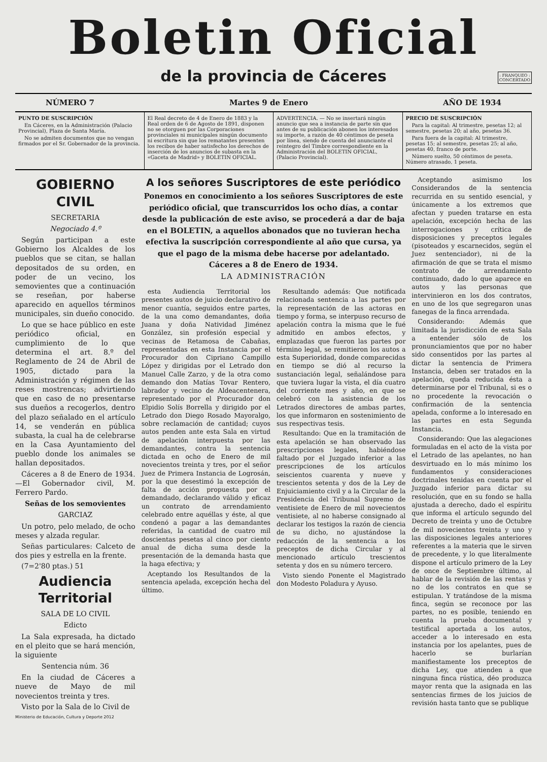Boletin Oficial
de la provincia de Cáceres
: FRANQUEO :
CONCERTADO
NÚMERO 7 Martes 9 de Enero AÑO DE 1934
PUNTO DE SUSCRIPCIÓN
En Cáceres, en la Administración (Palacio Provincial), Plaza de Santa María.
No se admiten documentos que no vengan firmados por el Sr. Gobernador de la provincia.
El Real decreto de 4 de Enero de 1883 y la Real orden de 6 de Agosto de 1891, disponen no se otorguen por las Corporaciones provinciales ni municipales ningún documento ni escritura sin que los rematantes presenten los recibos de haber satisfecho los derechos de inserción de los anuncios de subasta en la «Gaceta de Madrid» y BOLETIN OFICIAL.
ADVERTENCIA. — No se insertará ningún anuncio que sea a instancia de parte sin que antes de su publicación abonen los interesados su importe, a razón de 40 céntimos de peseta por línea, siendo de cuenta del anunciante el reintegro del Timbre correspondiente en la Administración del BOLETIN OFICIAL, (Palacio Provincial).
PRECIO DE SUSCRIPCIÓN
Para la capital: Al trimestre, pesetas 12; al semestre, pesetas 20; al año, pesetas 36.
Para fuera de la capital: Al trimestre, pesetas 15; al semestre, pesetas 25; al año, pesetas 40, franco de porte.
Número suelto, 50 céntimos de peseta. Número atrasado, 1 peseta.
GOBIERNO CIVIL
SECRETARIA
Negociado 4.º
Según participan a este Gobierno los Alcaldes de los pueblos que se citan, se hallan depositados de su orden, en poder de un vecino, los semovientes que a continuación se reseñan, por haberse aparecido en aquellos términos municipales, sin dueño conocido.
Lo que se hace público en este periódico oficial, en cumplimiento de lo que determina el art. 8.º del Reglamento de 24 de Abril de 1905, dictado para la Administración y régimen de las reses mostrencas; advirtiendo que en caso de no presentarse sus dueños a recogerlos, dentro del plazo señalado en el artículo 14, se venderán en pública subasta, la cual ha de celebrarse en la Casa Ayuntamiento del pueblo donde los animales se hallan depositados.
Cáceres a 8 de Enero de 1934.—El Gobernador civil, M. Ferrero Pardo.
Señas de los semovientes
GARCIAZ
Un potro, pelo melado, de ocho meses y alzada regular.
Señas particulares: Calceto de dos pies y estrella en la frente.
(7=2'80 ptas.) 51
Audiencia Territorial
SALA DE LO CIVIL
Edicto
La Sala expresada, ha dictado en el pleito que se hará mención, la siguiente
Sentencia núm. 36
En la ciudad de Cáceres a nueve de Mayo de mil novecientos treinta y tres.
Visto por la Sala de lo Civil de
A los señores Suscriptores de este periódico
Ponemos en conocimiento a los señores Suscriptores de este periódico oficial, que transcurridos los ocho días, a contar desde la publicación de este aviso, se procederá a dar de baja en el BOLETIN, a aquellos abonados que no tuvieran hecha efectiva la suscripción correspondiente al año que cursa, ya que el pago de la misma debe hacerse por adelantado.
Cáceres a 8 de Enero de 1934.
LA ADMINISTRACIÓN
esta Audiencia Territorial los presentes autos de juicio declarativo de menor cuantía, seguidos entre partes, de la una como demandantes, doña Juana y doña Natividad Jiménez González, sin profesión especial y vecinas de Retamosa de Cabañas, representadas en esta Instancia por el Procurador don Cipriano Campillo López y dirigidas por el Letrado don Manuel Calle Zarzo, y de la otra como demando don Matías Tovar Rentero, labrador y vecino de Aldeacentenera, representado por el Procurador don Elpidio Solís Borrella y dirigido por el Letrado don Diego Rosado Mayoralgo, sobre reclamación de cantidad; cuyos autos penden ante esta Sala en virtud de apelación interpuesta por las demandantes, contra la sentencia dictada en ocho de Enero de mil novecientos treinta y tres, por el señor Juez de Primera Instancia de Logrosán, por la que desestimó la excepción de falta de acción propuesta por el demandado, declarando válido y eficaz un contrato de arrendamiento celebrado entre aquéllas y éste, al que condenó a pagar a las demandantes referidas, la cantidad de cuatro mil doscientas pesetas al cinco por ciento anual de dicha suma desde la presentación de la demanda hasta que la haga efectiva; y
Aceptando los Resultandos de la sentencia apelada, excepción hecha del último.
Resultando además: Que notificada relacionada sentencia a las partes por la representación de las actoras en tiempo y forma, se interpuso recurso de apelación contra la misma que le fué admitido en ambos efectos, y emplazadas que fueron las partes por término legal, se remitieron los autos a esta Superioridad, donde comparecidas en tiempo se dió al recurso la sustanciación legal, señalándose para que tuviera lugar la vista, el día cuatro del corriente mes y año, en que se celebró con la asistencia de los Letrados directores de ambas partes, los que informaron en sostenimiento de sus respectivas tesis.
Resultando: Que en la tramitación de esta apelación se han observado las prescripciones legales, habiéndose faltado por el Juzgado inferior a las prescripciones de los artículos seiscientos cuarenta y nueve y trescientos setenta y dos de la Ley de Enjuiciamiento civil y a la Circular de la Presidencia del Tribunal Supremo de ventisiete de Enero de mil novecientos ventisiete, al no haberse consignado al declarar los testigos la razón de ciencia de su dicho, no ajustándose la redacción de la sentencia a los preceptos de dicha Circular y al mencionado artículo trescientos setenta y dos en su número tercero.
Visto siendo Ponente el Magistrado don Modesto Poladura y Ayuso.
Aceptando asimismo los Considerandos de la sentencia recurrida en su sentido esencial, y únicamente a los extremos que afectan y pueden tratarse en esta apelación, excepción hecha de las interrogaciones y crítica de disposiciones y preceptos legales (pisoteados y escarnecidos, según el Juez sentenciador), ni de la afirmación de que se trata el mismo contrato de arrendamiento continuado, dado lo que aparece en autos y las personas que intervinieron en los dos contratos, en uno de los que segregaron unas fanegas de la finca arrendada.
Considerando: Además que limitada la jurisdicción de esta Sala a entender sólo de los pronunciamientos que por no haber sido consentidos por las partes al dictar la sentencia de Primera Instancia, deben ser tratados en la apelación, queda reducida ésta a determinarse por el Tribunal, si es o no procedente la revocación o confirmación de la sentencia apelada, conforme a lo interesado en las partes en esta Segunda Instancia.
Considerando: Que las alegaciones formuladas en el acto de la vista por el Letrado de las apelantes, no han desvirtuado en lo más mínimo los fundamentos y consideraciones doctrinales tenidas en cuenta por el Juzgado inferior para dictar su resolución, que en su fondo se halla ajustada a derecho, dado el espíritu que informa el artículo segundo del Decreto de treinta y uno de Octubre de mil novecientos treinta y uno y las disposiciones legales anteriores referentes a la materia que le sirven de precedente, y lo que literalmente dispone el artículo primero de la Ley de once de Septiembre último, al hablar de la revisión de las rentas y no de los contratos en que se estipulan. Y tratándose de la misma finca, según se reconoce por las partes, no es posible, teniendo en cuenta la prueba documental y testifical aportada a los autos, acceder a lo interesado en esta instancia por los apelantes, pues de hacerlo se burlarían manifiestamente los preceptos de dicha Ley, que atienden a que ninguna finca rústica, déo produzca mayor renta que la asignada en las sentencias firmes de los juicios de revisión hasta tanto que se publique
Ministerio de Educación, Cultura y Deporte 2012